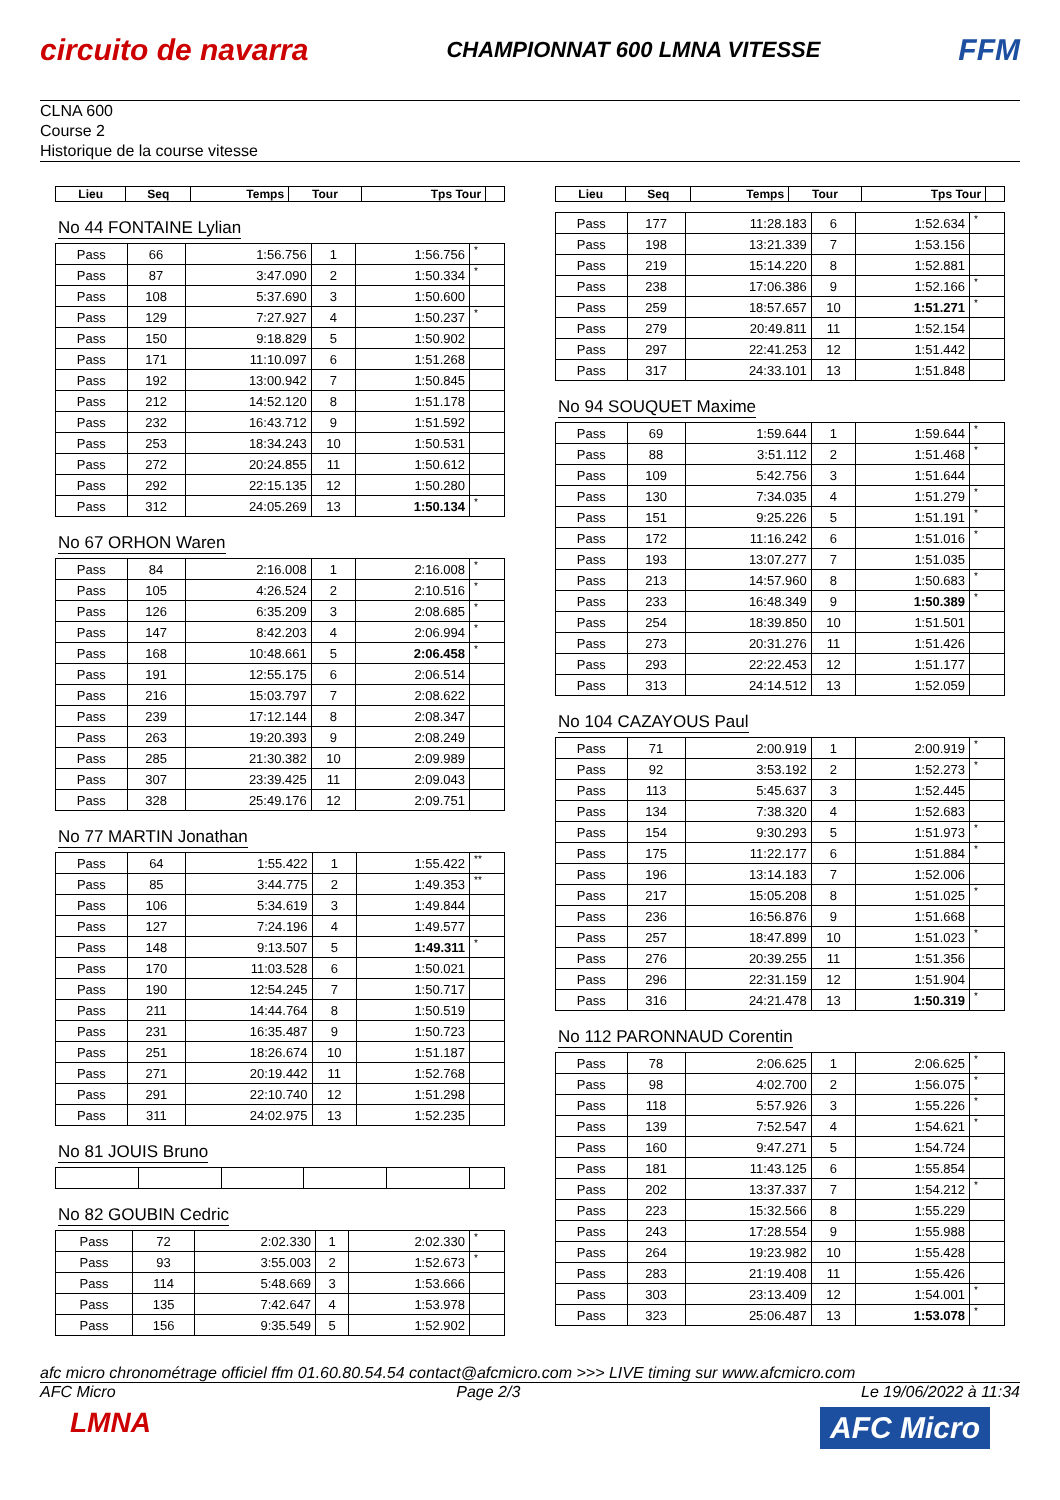circuito de navarra
CHAMPIONNAT 600 LMNA VITESSE
FFM
CLNA 600
Course 2
Historique de la course vitesse
| Lieu | Seq | Temps | Tour | Tps Tour | |
| --- | --- | --- | --- | --- | --- |
No 44 FONTAINE Lylian
| Pass | 66 | 1:56.756 | 1 | 1:56.756 | * |
| Pass | 87 | 3:47.090 | 2 | 1:50.334 | * |
| Pass | 108 | 5:37.690 | 3 | 1:50.600 | |
| Pass | 129 | 7:27.927 | 4 | 1:50.237 | * |
| Pass | 150 | 9:18.829 | 5 | 1:50.902 | |
| Pass | 171 | 11:10.097 | 6 | 1:51.268 | |
| Pass | 192 | 13:00.942 | 7 | 1:50.845 | |
| Pass | 212 | 14:52.120 | 8 | 1:51.178 | |
| Pass | 232 | 16:43.712 | 9 | 1:51.592 | |
| Pass | 253 | 18:34.243 | 10 | 1:50.531 | |
| Pass | 272 | 20:24.855 | 11 | 1:50.612 | |
| Pass | 292 | 22:15.135 | 12 | 1:50.280 | |
| Pass | 312 | 24:05.269 | 13 | 1:50.134 | * |
No 67 ORHON Waren
| Pass | 84 | 2:16.008 | 1 | 2:16.008 | * |
| Pass | 105 | 4:26.524 | 2 | 2:10.516 | * |
| Pass | 126 | 6:35.209 | 3 | 2:08.685 | * |
| Pass | 147 | 8:42.203 | 4 | 2:06.994 | * |
| Pass | 168 | 10:48.661 | 5 | 2:06.458 | * |
| Pass | 191 | 12:55.175 | 6 | 2:06.514 | |
| Pass | 216 | 15:03.797 | 7 | 2:08.622 | |
| Pass | 239 | 17:12.144 | 8 | 2:08.347 | |
| Pass | 263 | 19:20.393 | 9 | 2:08.249 | |
| Pass | 285 | 21:30.382 | 10 | 2:09.989 | |
| Pass | 307 | 23:39.425 | 11 | 2:09.043 | |
| Pass | 328 | 25:49.176 | 12 | 2:09.751 | |
No 77 MARTIN Jonathan
| Pass | 64 | 1:55.422 | 1 | 1:55.422 | ** |
| Pass | 85 | 3:44.775 | 2 | 1:49.353 | ** |
| Pass | 106 | 5:34.619 | 3 | 1:49.844 | |
| Pass | 127 | 7:24.196 | 4 | 1:49.577 | |
| Pass | 148 | 9:13.507 | 5 | 1:49.311 | * |
| Pass | 170 | 11:03.528 | 6 | 1:50.021 | |
| Pass | 190 | 12:54.245 | 7 | 1:50.717 | |
| Pass | 211 | 14:44.764 | 8 | 1:50.519 | |
| Pass | 231 | 16:35.487 | 9 | 1:50.723 | |
| Pass | 251 | 18:26.674 | 10 | 1:51.187 | |
| Pass | 271 | 20:19.442 | 11 | 1:52.768 | |
| Pass | 291 | 22:10.740 | 12 | 1:51.298 | |
| Pass | 311 | 24:02.975 | 13 | 1:52.235 | |
No 81 JOUIS Bruno No 82 GOUBIN Cedric
| Pass | 72 | 2:02.330 | 1 | 2:02.330 | * |
| Pass | 93 | 3:55.003 | 2 | 1:52.673 | * |
| Pass | 114 | 5:48.669 | 3 | 1:53.666 | |
| Pass | 135 | 7:42.647 | 4 | 1:53.978 | |
| Pass | 156 | 9:35.549 | 5 | 1:52.902 | |
| Lieu | Seq | Temps | Tour | Tps Tour | |
| --- | --- | --- | --- | --- | --- |
| Pass | 177 | 11:28.183 | 6 | 1:52.634 | * |
| Pass | 198 | 13:21.339 | 7 | 1:53.156 | |
| Pass | 219 | 15:14.220 | 8 | 1:52.881 | |
| Pass | 238 | 17:06.386 | 9 | 1:52.166 | * |
| Pass | 259 | 18:57.657 | 10 | 1:51.271 | * |
| Pass | 279 | 20:49.811 | 11 | 1:52.154 | |
| Pass | 297 | 22:41.253 | 12 | 1:51.442 | |
| Pass | 317 | 24:33.101 | 13 | 1:51.848 | |
No 94 SOUQUET Maxime
| Pass | 69 | 1:59.644 | 1 | 1:59.644 | * |
| Pass | 88 | 3:51.112 | 2 | 1:51.468 | * |
| Pass | 109 | 5:42.756 | 3 | 1:51.644 | |
| Pass | 130 | 7:34.035 | 4 | 1:51.279 | * |
| Pass | 151 | 9:25.226 | 5 | 1:51.191 | * |
| Pass | 172 | 11:16.242 | 6 | 1:51.016 | * |
| Pass | 193 | 13:07.277 | 7 | 1:51.035 | |
| Pass | 213 | 14:57.960 | 8 | 1:50.683 | * |
| Pass | 233 | 16:48.349 | 9 | 1:50.389 | * |
| Pass | 254 | 18:39.850 | 10 | 1:51.501 | |
| Pass | 273 | 20:31.276 | 11 | 1:51.426 | |
| Pass | 293 | 22:22.453 | 12 | 1:51.177 | |
| Pass | 313 | 24:14.512 | 13 | 1:52.059 | |
No 104 CAZAYOUS Paul
| Pass | 71 | 2:00.919 | 1 | 2:00.919 | * |
| Pass | 92 | 3:53.192 | 2 | 1:52.273 | * |
| Pass | 113 | 5:45.637 | 3 | 1:52.445 | |
| Pass | 134 | 7:38.320 | 4 | 1:52.683 | |
| Pass | 154 | 9:30.293 | 5 | 1:51.973 | * |
| Pass | 175 | 11:22.177 | 6 | 1:51.884 | * |
| Pass | 196 | 13:14.183 | 7 | 1:52.006 | |
| Pass | 217 | 15:05.208 | 8 | 1:51.025 | * |
| Pass | 236 | 16:56.876 | 9 | 1:51.668 | |
| Pass | 257 | 18:47.899 | 10 | 1:51.023 | * |
| Pass | 276 | 20:39.255 | 11 | 1:51.356 | |
| Pass | 296 | 22:31.159 | 12 | 1:51.904 | |
| Pass | 316 | 24:21.478 | 13 | 1:50.319 | * |
No 112 PARONNAUD Corentin
| Pass | 78 | 2:06.625 | 1 | 2:06.625 | * |
| Pass | 98 | 4:02.700 | 2 | 1:56.075 | * |
| Pass | 118 | 5:57.926 | 3 | 1:55.226 | * |
| Pass | 139 | 7:52.547 | 4 | 1:54.621 | * |
| Pass | 160 | 9:47.271 | 5 | 1:54.724 | |
| Pass | 181 | 11:43.125 | 6 | 1:55.854 | |
| Pass | 202 | 13:37.337 | 7 | 1:54.212 | * |
| Pass | 223 | 15:32.566 | 8 | 1:55.229 | |
| Pass | 243 | 17:28.554 | 9 | 1:55.988 | |
| Pass | 264 | 19:23.982 | 10 | 1:55.428 | |
| Pass | 283 | 21:19.408 | 11 | 1:55.426 | |
| Pass | 303 | 23:13.409 | 12 | 1:54.001 | * |
| Pass | 323 | 25:06.487 | 13 | 1:53.078 | * |
afc micro chronométrage officiel ffm 01.60.80.54.54 contact@afcmicro.com >>> LIVE timing sur www.afcmicro.com
AFC Micro Page 2/3 Le 19/06/2022 à 11:34
LMNA
AFC Micro